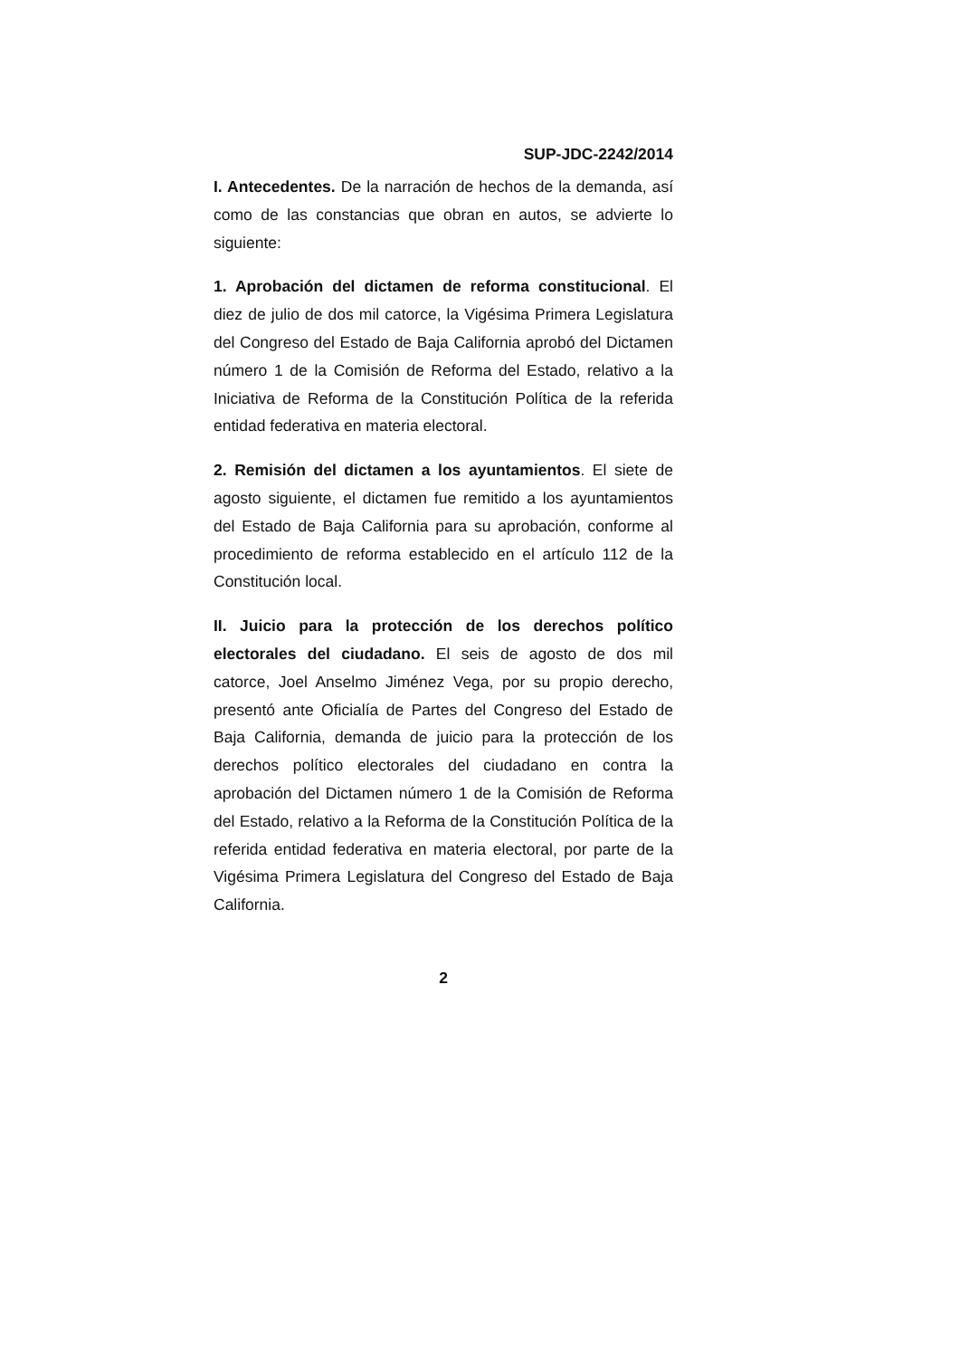SUP-JDC-2242/2014
I. Antecedentes. De la narración de hechos de la demanda, así como de las constancias que obran en autos, se advierte lo siguiente:
1. Aprobación del dictamen de reforma constitucional. El diez de julio de dos mil catorce, la Vigésima Primera Legislatura del Congreso del Estado de Baja California aprobó del Dictamen número 1 de la Comisión de Reforma del Estado, relativo a la Iniciativa de Reforma de la Constitución Política de la referida entidad federativa en materia electoral.
2. Remisión del dictamen a los ayuntamientos. El siete de agosto siguiente, el dictamen fue remitido a los ayuntamientos del Estado de Baja California para su aprobación, conforme al procedimiento de reforma establecido en el artículo 112 de la Constitución local.
II. Juicio para la protección de los derechos político electorales del ciudadano. El seis de agosto de dos mil catorce, Joel Anselmo Jiménez Vega, por su propio derecho, presentó ante Oficialía de Partes del Congreso del Estado de Baja California, demanda de juicio para la protección de los derechos político electorales del ciudadano en contra la aprobación del Dictamen número 1 de la Comisión de Reforma del Estado, relativo a la Reforma de la Constitución Política de la referida entidad federativa en materia electoral, por parte de la Vigésima Primera Legislatura del Congreso del Estado de Baja California.
2